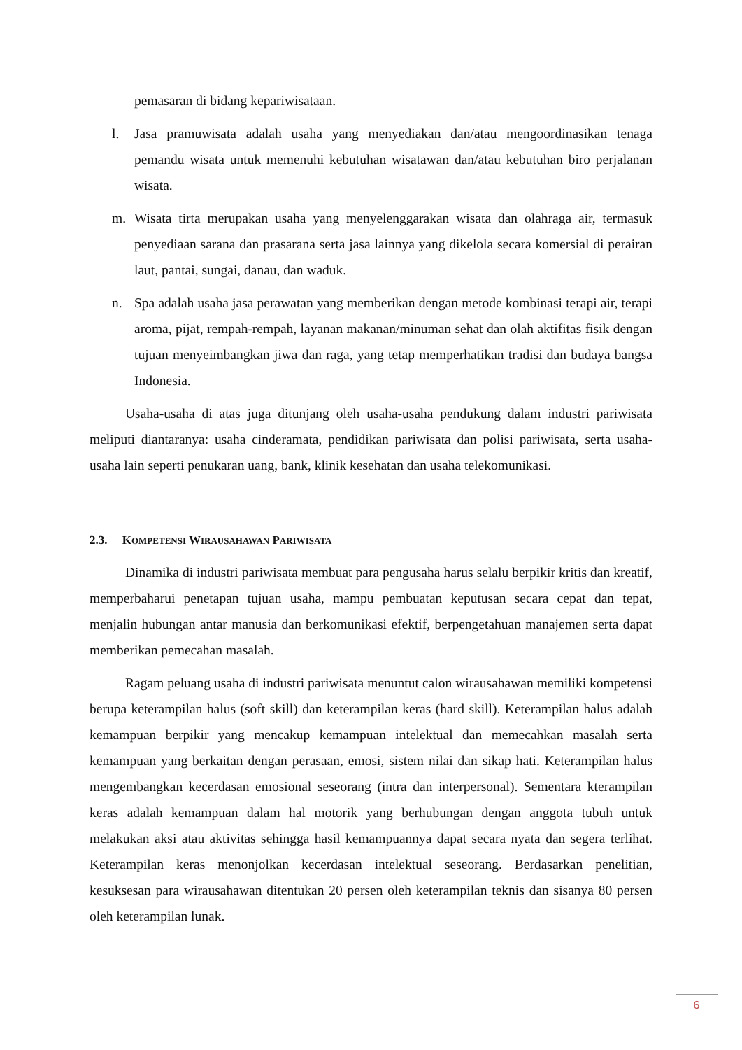pemasaran di bidang kepariwisataan.
l. Jasa pramuwisata adalah usaha yang menyediakan dan/atau mengoordinasikan tenaga pemandu wisata untuk memenuhi kebutuhan wisatawan dan/atau kebutuhan biro perjalanan wisata.
m. Wisata tirta merupakan usaha yang menyelenggarakan wisata dan olahraga air, termasuk penyediaan sarana dan prasarana serta jasa lainnya yang dikelola secara komersial di perairan laut, pantai, sungai, danau, dan waduk.
n. Spa adalah usaha jasa perawatan yang memberikan dengan metode kombinasi terapi air, terapi aroma, pijat, rempah-rempah, layanan makanan/minuman sehat dan olah aktifitas fisik dengan tujuan menyeimbangkan jiwa dan raga, yang tetap memperhatikan tradisi dan budaya bangsa Indonesia.
Usaha-usaha di atas juga ditunjang oleh usaha-usaha pendukung dalam industri pariwisata meliputi diantaranya: usaha cinderamata, pendidikan pariwisata dan polisi pariwisata, serta usaha-usaha lain seperti penukaran uang, bank, klinik kesehatan dan usaha telekomunikasi.
2.3. KOMPETENSI WIRAUSAHAWAN PARIWISATA
Dinamika di industri pariwisata membuat para pengusaha harus selalu berpikir kritis dan kreatif, memperbaharui penetapan tujuan usaha, mampu pembuatan keputusan secara cepat dan tepat, menjalin hubungan antar manusia dan berkomunikasi efektif, berpengetahuan manajemen serta dapat memberikan pemecahan masalah.
Ragam peluang usaha di industri pariwisata menuntut calon wirausahawan memiliki kompetensi berupa keterampilan halus (soft skill) dan keterampilan keras (hard skill). Keterampilan halus adalah kemampuan berpikir yang mencakup kemampuan intelektual dan memecahkan masalah serta kemampuan yang berkaitan dengan perasaan, emosi, sistem nilai dan sikap hati. Keterampilan halus mengembangkan kecerdasan emosional seseorang (intra dan interpersonal). Sementara kterampilan keras adalah kemampuan dalam hal motorik yang berhubungan dengan anggota tubuh untuk melakukan aksi atau aktivitas sehingga hasil kemampuannya dapat secara nyata dan segera terlihat. Keterampilan keras menonjolkan kecerdasan intelektual seseorang. Berdasarkan penelitian, kesuksesan para wirausahawan ditentukan 20 persen oleh keterampilan teknis dan sisanya 80 persen oleh keterampilan lunak.
6